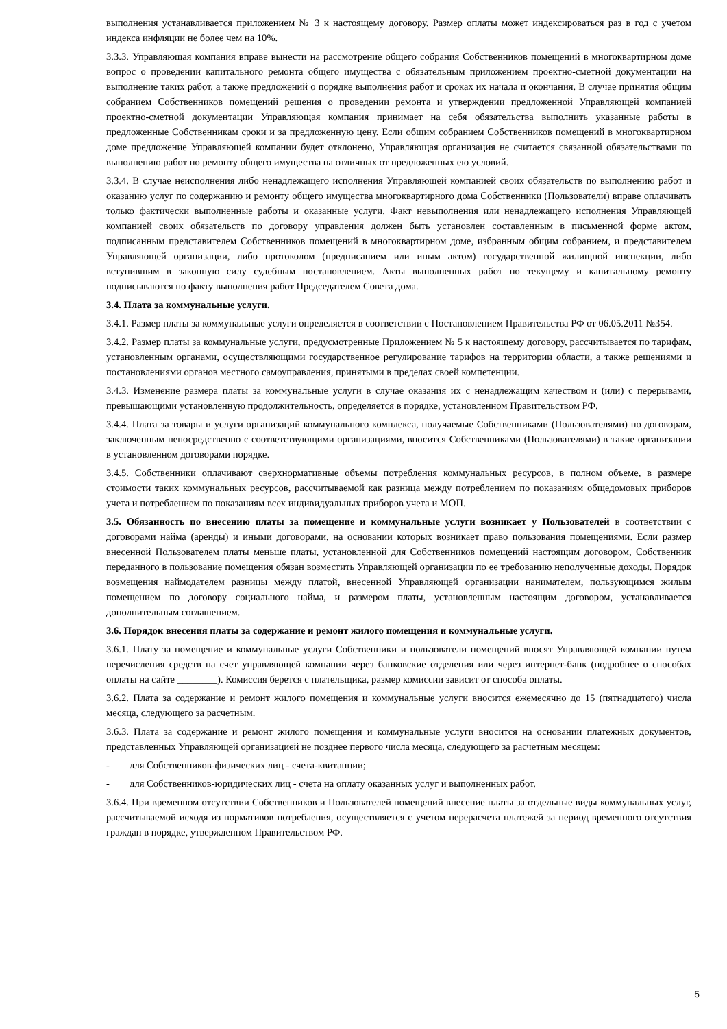выполнения устанавливается приложением № 3 к настоящему договору. Размер оплаты может индексироваться раз в год с учетом индекса инфляции не более чем на 10%.
3.3.3. Управляющая компания вправе вынести на рассмотрение общего собрания Собственников помещений в многоквартирном доме вопрос о проведении капитального ремонта общего имущества с обязательным приложением проектно-сметной документации на выполнение таких работ, а также предложений о порядке выполнения работ и сроках их начала и окончания. В случае принятия общим собранием Собственников помещений решения о проведении ремонта и утверждении предложенной Управляющей компанией проектно-сметной документации Управляющая компания принимает на себя обязательства выполнить указанные работы в предложенные Собственникам сроки и за предложенную цену. Если общим собранием Собственников помещений в многоквартирном доме предложение Управляющей компании будет отклонено, Управляющая организация не считается связанной обязательствами по выполнению работ по ремонту общего имущества на отличных от предложенных ею условий.
3.3.4. В случае неисполнения либо ненадлежащего исполнения Управляющей компанией своих обязательств по выполнению работ и оказанию услуг по содержанию и ремонту общего имущества многоквартирного дома Собственники (Пользователи) вправе оплачивать только фактически выполненные работы и оказанные услуги. Факт невыполнения или ненадлежащего исполнения Управляющей компанией своих обязательств по договору управления должен быть установлен составленным в письменной форме актом, подписанным представителем Собственников помещений в многоквартирном доме, избранным общим собранием, и представителем Управляющей организации, либо протоколом (предписанием или иным актом) государственной жилищной инспекции, либо вступившим в законную силу судебным постановлением. Акты выполненных работ по текущему и капитальному ремонту подписываются по факту выполнения работ Председателем Совета дома.
3.4. Плата за коммунальные услуги.
3.4.1. Размер платы за коммунальные услуги определяется в соответствии с Постановлением Правительства РФ от 06.05.2011 №354.
3.4.2. Размер платы за коммунальные услуги, предусмотренные Приложением № 5 к настоящему договору, рассчитывается по тарифам, установленным органами, осуществляющими государственное регулирование тарифов на территории области, а также решениями и постановлениями органов местного самоуправления, принятыми в пределах своей компетенции.
3.4.3. Изменение размера платы за коммунальные услуги в случае оказания их с ненадлежащим качеством и (или) с перерывами, превышающими установленную продолжительность, определяется в порядке, установленном Правительством РФ.
3.4.4. Плата за товары и услуги организаций коммунального комплекса, получаемые Собственниками (Пользователями) по договорам, заключенным непосредственно с соответствующими организациями, вносится Собственниками (Пользователями) в такие организации в установленном договорами порядке.
3.4.5. Собственники оплачивают сверхнормативные объемы потребления коммунальных ресурсов, в полном объеме, в размере стоимости таких коммунальных ресурсов, рассчитываемой как разница между потреблением по показаниям общедомовых приборов учета и потреблением по показаниям всех индивидуальных приборов учета и МОП.
3.5. Обязанность по внесению платы за помещение и коммунальные услуги возникает у Пользователей в соответствии с договорами найма (аренды) и иными договорами, на основании которых возникает право пользования помещениями. Если размер внесенной Пользователем платы меньше платы, установленной для Собственников помещений настоящим договором, Собственник переданного в пользование помещения обязан возместить Управляющей организации по ее требованию неполученные доходы. Порядок возмещения наймодателем разницы между платой, внесенной Управляющей организации нанимателем, пользующимся жилым помещением по договору социального найма, и размером платы, установленным настоящим договором, устанавливается дополнительным соглашением.
3.6. Порядок внесения платы за содержание и ремонт жилого помещения и коммунальные услуги.
3.6.1. Плату за помещение и коммунальные услуги Собственники и пользователи помещений вносят Управляющей компании путем перечисления средств на счет управляющей компании через банковские отделения или через интернет-банк (подробнее о способах оплаты на сайте ________). Комиссия берется с плательщика, размер комиссии зависит от способа оплаты.
3.6.2. Плата за содержание и ремонт жилого помещения и коммунальные услуги вносится ежемесячно до 15 (пятнадцатого) числа месяца, следующего за расчетным.
3.6.3. Плата за содержание и ремонт жилого помещения и коммунальные услуги вносится на основании платежных документов, представленных Управляющей организацией не позднее первого числа месяца, следующего за расчетным месяцем:
- для Собственников-физических лиц - счета-квитанции;
- для Собственников-юридических лиц - счета на оплату оказанных услуг и выполненных работ.
3.6.4. При временном отсутствии Собственников и Пользователей помещений внесение платы за отдельные виды коммунальных услуг, рассчитываемой исходя из нормативов потребления, осуществляется с учетом перерасчета платежей за период временного отсутствия граждан в порядке, утвержденном Правительством РФ.
5